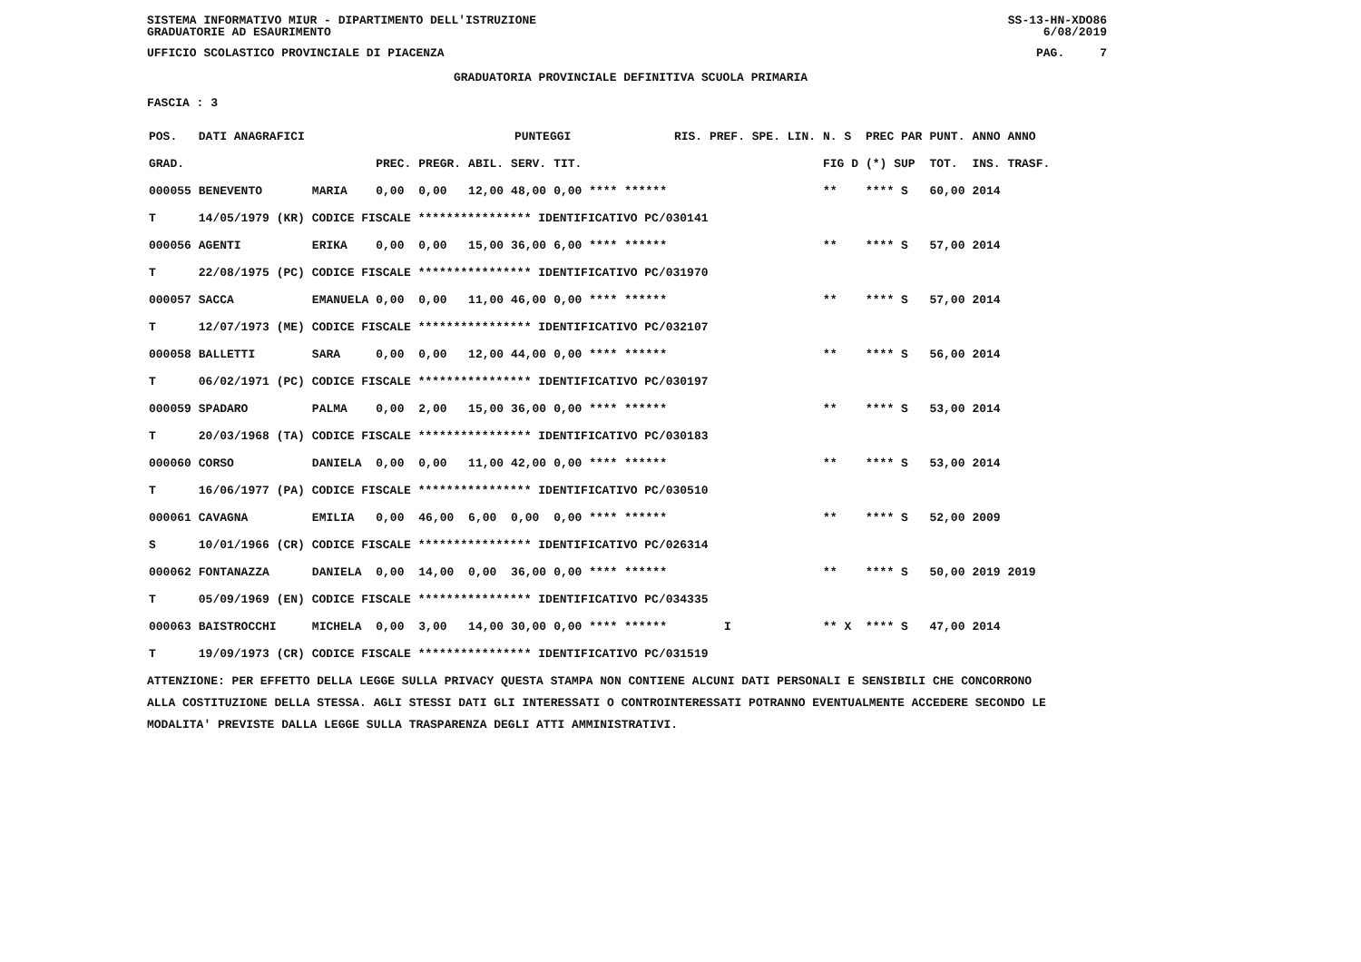SISTEMA INFORMATIVO MIUR - DIPARTIMENTO DELL'ISTRUZIONE
GRADUATORIE AD ESAURIMENTO SS-13-HN-XDO86
6/08/2019
UFFICIO SCOLASTICO PROVINCIALE DI PIACENZA PAG. 7
GRADUATORIA PROVINCIALE DEFINITIVA SCUOLA PRIMARIA
FASCIA : 3
| POS. | DATI ANAGRAFICI | | | PUNTEGGI | | | | RIS. PREF. SPE. LIN. | | N. S | PREC PAR | PUNT. | ANNO ANNO |
| --- | --- | --- | --- | --- | --- | --- | --- | --- | --- | --- | --- | --- | --- |
| GRAD. | | | PREC. | PREGR. | ABIL. | SERV. | TIT. | | | FIG D | (*) SUP | TOT. | INS. TRASF. |
| 000055 | BENEVENTO | MARIA | 0,00 | 0,00 | 12,00 | 48,00 | 0,00 **** ****** | | | ** | **** S | 60,00 | 2014 |
| T | 14/05/1979 (KR) CODICE FISCALE **************** IDENTIFICATIVO PC/030141 | | | | | | | | | | | | |
| 000056 | AGENTI | ERIKA | 0,00 | 0,00 | 15,00 | 36,00 | 6,00 **** ****** | | | ** | **** S | 57,00 | 2014 |
| T | 22/08/1975 (PC) CODICE FISCALE **************** IDENTIFICATIVO PC/031970 | | | | | | | | | | | | |
| 000057 | SACCA | EMANUELA | 0,00 | 0,00 | 11,00 | 46,00 | 0,00 **** ****** | | | ** | **** S | 57,00 | 2014 |
| T | 12/07/1973 (ME) CODICE FISCALE **************** IDENTIFICATIVO PC/032107 | | | | | | | | | | | | |
| 000058 | BALLETTI | SARA | 0,00 | 0,00 | 12,00 | 44,00 | 0,00 **** ****** | | | ** | **** S | 56,00 | 2014 |
| T | 06/02/1971 (PC) CODICE FISCALE **************** IDENTIFICATIVO PC/030197 | | | | | | | | | | | | |
| 000059 | SPADARO | PALMA | 0,00 | 2,00 | 15,00 | 36,00 | 0,00 **** ****** | | | ** | **** S | 53,00 | 2014 |
| T | 20/03/1968 (TA) CODICE FISCALE **************** IDENTIFICATIVO PC/030183 | | | | | | | | | | | | |
| 000060 | CORSO | DANIELA | 0,00 | 0,00 | 11,00 | 42,00 | 0,00 **** ****** | | | ** | **** S | 53,00 | 2014 |
| T | 16/06/1977 (PA) CODICE FISCALE **************** IDENTIFICATIVO PC/030510 | | | | | | | | | | | | |
| 000061 | CAVAGNA | EMILIA | 0,00 | 46,00 | 6,00 | 0,00 | 0,00 **** ****** | | | ** | **** S | 52,00 | 2009 |
| S | 10/01/1966 (CR) CODICE FISCALE **************** IDENTIFICATIVO PC/026314 | | | | | | | | | | | | |
| 000062 | FONTANAZZA | DANIELA | 0,00 | 14,00 | 0,00 | 36,00 | 0,00 **** ****** | | | ** | **** S | 50,00 | 2019 2019 |
| T | 05/09/1969 (EN) CODICE FISCALE **************** IDENTIFICATIVO PC/034335 | | | | | | | | | | | | |
| 000063 | BAISTROCCHI | MICHELA | 0,00 | 3,00 | 14,00 | 30,00 | 0,00 **** ****** | | I | ** X | **** S | 47,00 | 2014 |
| T | 19/09/1973 (CR) CODICE FISCALE **************** IDENTIFICATIVO PC/031519 | | | | | | | | | | | | |
ATTENZIONE: PER EFFETTO DELLA LEGGE SULLA PRIVACY QUESTA STAMPA NON CONTIENE ALCUNI DATI PERSONALI E SENSIBILI CHE CONCORRONO
ALLA COSTITUZIONE DELLA STESSA. AGLI STESSI DATI GLI INTERESSATI O CONTROINTERESSATI POTRANNO EVENTUALMENTE ACCEDERE SECONDO LE
MODALITA' PREVISTE DALLA LEGGE SULLA TRASPARENZA DEGLI ATTI AMMINISTRATIVI.